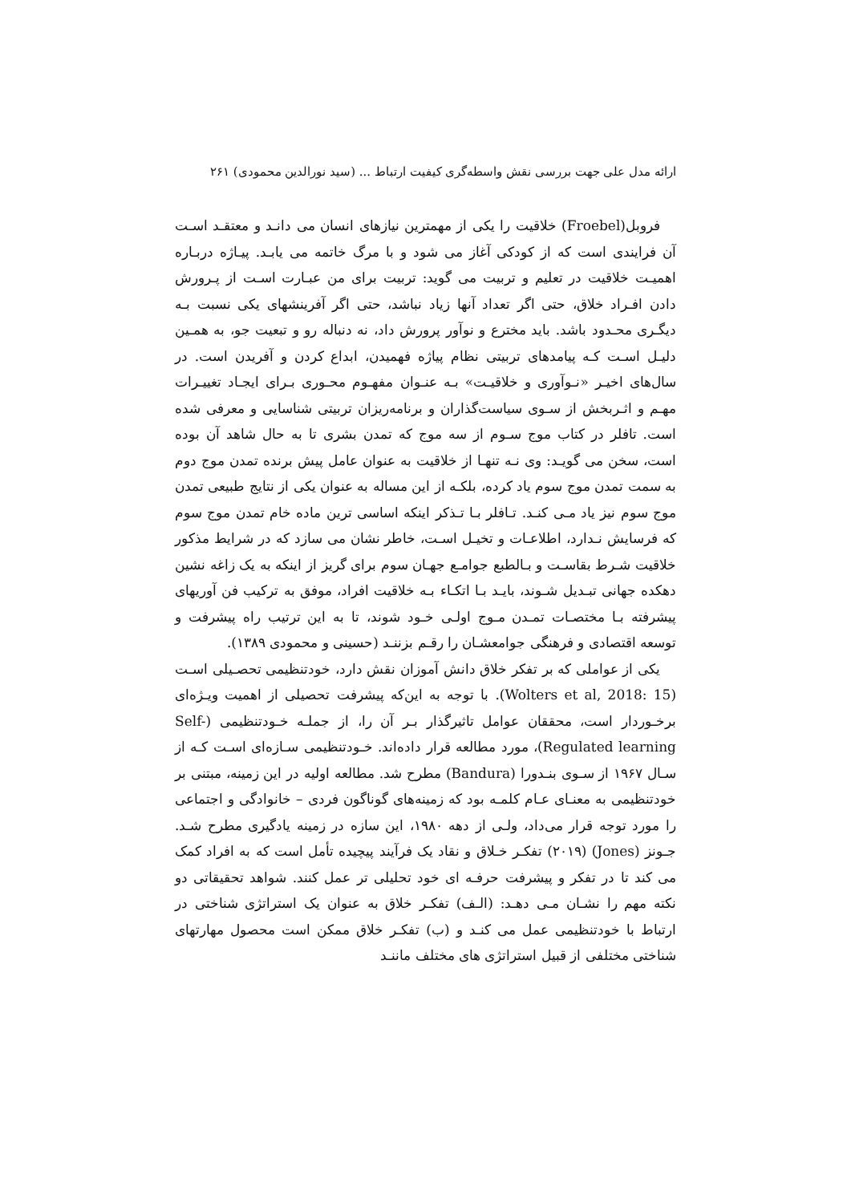ارائه مدل علی جهت بررسی نقش واسطه‌گری کیفیت ارتباط ... (سید نورالدین محمودی) ۲۶۱
فروبل(Froebel) خلاقیت را یکی از مهمترین نیازهای انسان می دانـد و معتقـد اسـت آن فرایندی است که از کودکی آغاز می شود و با مرگ خاتمه می یابـد. پیـاژه دربـاره اهمیـت خلاقیت در تعلیم و تربیت می گوید: تربیت برای من عبـارت اسـت از پـرورش دادن افـراد خلاق، حتی اگر تعداد آنها زیاد نباشد، حتی اگر آفرینشهای یکی نسبت بـه دیگـری محـدود باشد. باید مخترع و نوآور پرورش داد، نه دنباله رو و تبعیت جو، به همـین دلیـل اسـت کـه پیامدهای تربیتی نظام پیاژه فهمیدن، ابداع کردن و آفریدن است. در سال‌های اخیـر «نـوآوری و خلاقیـت» بـه عنـوان مفهـوم محـوری بـرای ایجـاد تغییـرات مهـم و اثـربخش از سـوی سیاست‌گذاران و برنامه‌ریزان تربیتی شناسایی و معرفی شده است. تافلر در کتاب موج سـوم از سه موج که تمدن بشری تا به حال شاهد آن بوده است، سخن می گویـد: وی نـه تنهـا از خلاقیت به عنوان عامل پیش برنده تمدن موج دوم به سمت تمدن موج سوم یاد کرده، بلکـه از این مساله به عنوان یکی از نتایج طبیعی تمدن موج سوم نیز یاد مـی کنـد. تـافلر بـا تـذکر اینکه اساسی ترین ماده خام تمدن موج سوم که فرسایش نـدارد، اطلاعـات و تخیـل اسـت، خاطر نشان می سازد که در شرایط مذکور خلاقیت شـرط بقاسـت و بـالطبع جوامـع جهـان سوم برای گریز از اینکه به یک زاغه نشین دهکده جهانی تبـدیل شـوند، بایـد بـا اتکـاء بـه خلاقیت افراد، موفق به ترکیب فن آوریهای پیشرفته بـا مختصـات تمـدن مـوج اولـی خـود شوند، تا به این ترتیب راه پیشرفت و توسعه اقتصادی و فرهنگی جوامعشـان را رقـم بزننـد (حسینی و محمودی ۱۳۸۹).
یکی از عواملی که بر تفکر خلاق دانش آموزان نقش دارد، خودتنظیمی تحصـیلی اسـت (Wolters et al, 2018: 15). با توجه به این‌که پیشرفت تحصیلی از اهمیت ویـژه‌ای برخـوردار است، محققان عوامل تاثیرگذار بـر آن را، از جملـه خـودتنظیمی (Self-Regulated learning)، مورد مطالعه قرار داده‌اند. خـودتنظیمی سـازه‌ای اسـت کـه از سـال ۱۹۶۷ از سـوی بنـدورا (Bandura) مطرح شد. مطالعه اولیه در این زمینه، مبتنی بر خودتنظیمی به معنـای عـام کلمـه بود که زمینه‌های گوناگون فردی – خانوادگی و اجتماعی را مورد توجه قرار می‌داد، ولـی از دهه ۱۹۸۰، این سازه در زمینه یادگیری مطرح شـد. جـونز (Jones) (۲۰۱۹) تفکـر خـلاق و نقاد یک فرآیند پیچیده تأمل است که به افراد کمک می کند تا در تفکر و پیشرفت حرفـه ای خود تحلیلی تر عمل کنند. شواهد تحقیقاتی دو نکته مهم را نشـان مـی دهـد: (الـف) تفکـر خلاق به عنوان یک استراتژی شناختی در ارتباط با خودتنظیمی عمل می کنـد و (ب) تفکـر خلاق ممکن است محصول مهارتهای شناختی مختلفی از قبیل استراتژی های مختلف ماننـد